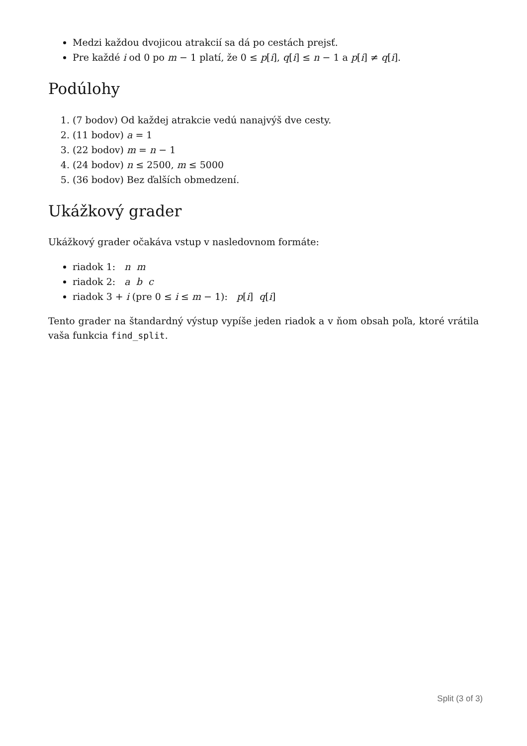Medzi každou dvojicou atrakcií sa dá po cestách prejsť.
Pre každé i od 0 po m − 1 platí, že 0 ≤ p[i], q[i] ≤ n − 1 a p[i] ≠ q[i].
Podúlohy
1. (7 bodov) Od každej atrakcie vedú nanajvýš dve cesty.
2. (11 bodov) a = 1
3. (22 bodov) m = n − 1
4. (24 bodov) n ≤ 2500, m ≤ 5000
5. (36 bodov) Bez ďalších obmedzení.
Ukážkový grader
Ukážkový grader očakáva vstup v nasledovnom formáte:
riadok 1: n m
riadok 2: a b c
riadok 3 + i (pre 0 ≤ i ≤ m − 1): p[i] q[i]
Tento grader na štandardný výstup vypíše jeden riadok a v ňom obsah poľa, ktoré vrátila vaša funkcia find_split.
Split (3 of 3)